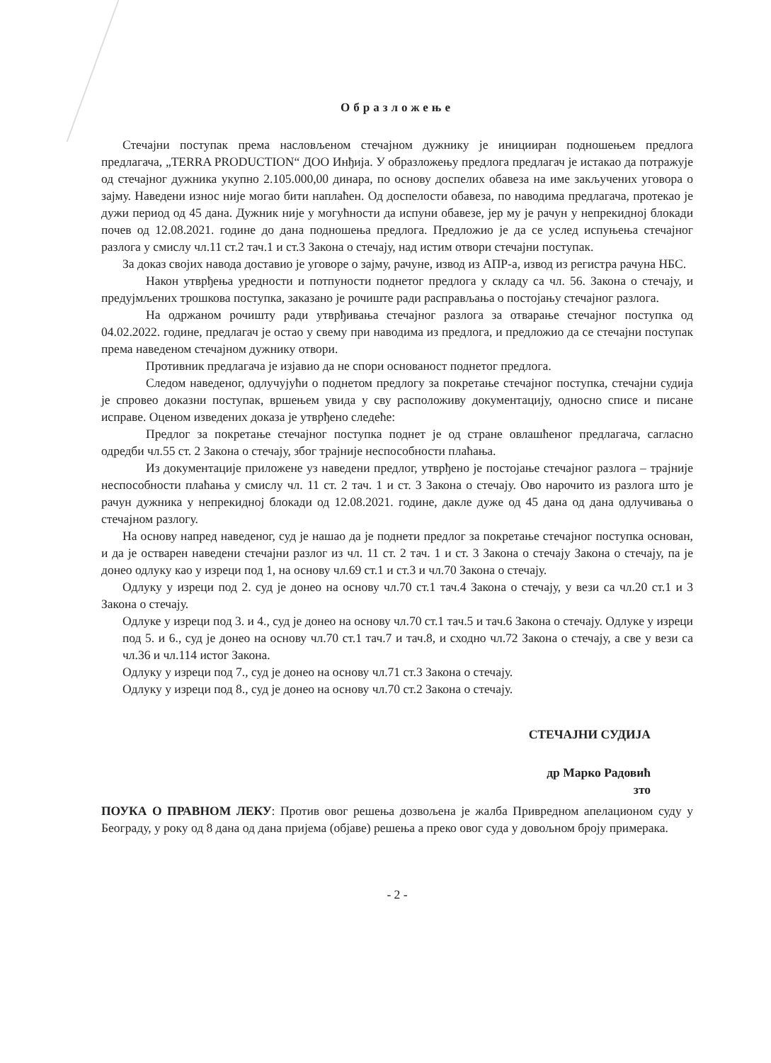Образложење
Стечајни поступак према насловљеном стечајном дужнику је иницииран подношењем предлога предлагача, „TERRA PRODUCTION“ ДОО Инђија. У образложењу предлога предлагач је истакао да потражује од стечајног дужника укупно 2.105.000,00 динара, по основу доспелих обавеза на име закључених уговора о зајму. Наведени износ није могао бити наплаћен. Од доспелости обавеза, по наводима предлагача, протекао је дужи период од 45 дана. Дужник није у могућности да испуни обавезе, јер му је рачун у непрекидној блокади почев од 12.08.2021. године до дана подношења предлога. Предложио је да се услед испуњења стечајног разлога у смислу чл.11 ст.2 тач.1 и ст.3 Закона о стечају, над истим отвори стечајни поступак.
За доказ својих навода доставио је уговоре о зајму, рачуне, извод из АПР-а, извод из регистра рачуна НБС.
Након утврђења уредности и потпуности поднетог предлога у складу са чл. 56. Закона о стечају, и предујмљених трошкова поступка, заказано је рочиште ради расправљања о постојању стечајног разлога.
На одржаном рочишту ради утврђивања стечајног разлога за отварање стечајног поступка од 04.02.2022. године, предлагач је остао у свему при наводима из предлога, и предложио да се стечајни поступак према наведеном стечајном дужнику отвори.
Противник предлагача је изјавио да не спори основаност поднетог предлога.
Следом наведеног, одлучујући о поднетом предлогу за покретање стечајног поступка, стечајни судија је спровео доказни поступак, вршењем увида у сву расположиву документацију, односно списе и писане исправе. Оценом изведених доказа је утврђено следеће:
Предлог за покретање стечајног поступка поднет је од стране овлашћеног предлагача, сагласно одредби чл.55 ст. 2 Закона о стечају, због трајније неспособности плаћања.
Из документације приложене уз наведени предлог, утврђено је постојање стечајног разлога – трајније неспособности плаћања у смислу чл. 11 ст. 2 тач. 1 и ст. 3 Закона о стечају. Ово нарочито из разлога што је рачун дужника у непрекидној блокади од 12.08.2021. године, дакле дуже од 45 дана од дана одлучивања о стечајном разлогу.
На основу напред наведеног, суд је нашао да је поднети предлог за покретање стечајног поступка основан, и да је остварен наведени стечајни разлог из чл. 11 ст. 2 тач. 1 и ст. 3 Закона о стечају Закона о стечају, па је донео одлуку као у изреци под 1, на основу чл.69 ст.1 и ст.3 и чл.70 Закона о стечају.
Одлуку у изреци под 2. суд је донео на основу чл.70 ст.1 тач.4 Закона о стечају, у вези са чл.20 ст.1 и 3 Закона о стечају.
Одлуке у изреци под 3. и 4., суд је донео на основу чл.70 ст.1 тач.5 и тач.6 Закона о стечају. Одлуке у изреци под 5. и 6., суд је донео на основу чл.70 ст.1 тач.7 и тач.8, и сходно чл.72 Закона о стечају, а све у вези са чл.36 и чл.114 истог Закона.
Одлуку у изреци под 7., суд је донео на основу чл.71 ст.3 Закона о стечају.
Одлуку у изреци под 8., суд је донео на основу чл.70 ст.2 Закона о стечају.
СТЕЧАЈНИ СУДИЈА
др Марко Радовић
зто
ПОУКА О ПРАВНОМ ЛЕКУ: Против овог решења дозвољена је жалба Привредном апелационом суду у Београду, у року од 8 дана од дана пријема (објаве) решења а преко овог суда у довољном броју примерака.
- 2 -